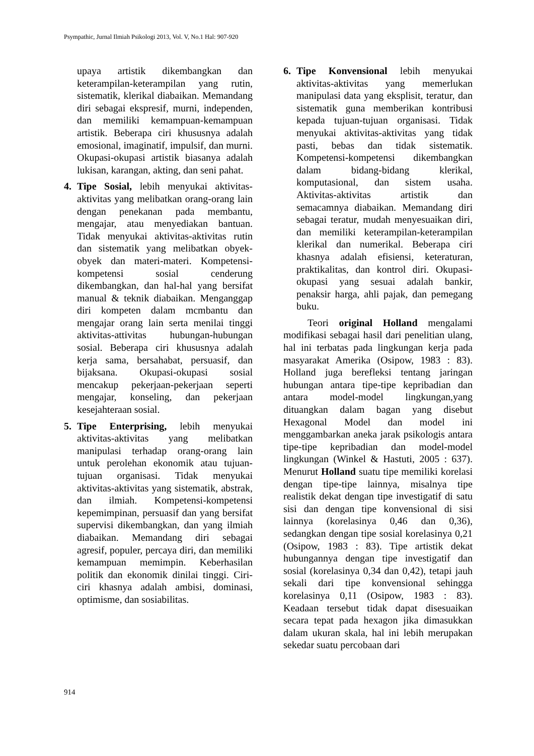Psympathic, Jurnal Ilmiah Psikologi 2013, Vol. V, No.1 Hal: 907-920
upaya artistik dikembangkan dan keterampilan-keterampilan yang rutin, sistematik, klerikal diabaikan. Memandang diri sebagai ekspresif, murni, independen, dan memiliki kemampuan-kemampuan artistik. Beberapa ciri khususnya adalah emosional, imaginatif, impulsif, dan murni. Okupasi-okupasi artistik biasanya adalah lukisan, karangan, akting, dan seni pahat.
4. Tipe Sosial, lebih menyukai aktivitas-aktivitas yang melibatkan orang-orang lain dengan penekanan pada membantu, mengajar, atau menyediakan bantuan. Tidak menyukai aktivitas-aktivitas rutin dan sistematik yang melibatkan obyek-obyek dan materi-materi. Kompetensi-kompetensi sosial cenderung dikembangkan, dan hal-hal yang bersifat manual & teknik diabaikan. Menganggap diri kompeten dalam mcmbantu dan mengajar orang lain serta menilai tinggi aktivitas-attivitas hubungan-hubungan sosial. Beberapa ciri khususnya adalah kerja sama, bersahabat, persuasif, dan bijaksana. Okupasi-okupasi sosial mencakup pekerjaan-pekerjaan seperti mengajar, konseling, dan pekerjaan kesejahteraan sosial.
5. Tipe Enterprising, lebih menyukai aktivitas-aktivitas yang melibatkan manipulasi terhadap orang-orang lain untuk perolehan ekonomik atau tujuan-tujuan organisasi. Tidak menyukai aktivitas-aktivitas yang sistematik, abstrak, dan ilmiah. Kompetensi-kompetensi kepemimpinan, persuasif dan yang bersifat supervisi dikembangkan, dan yang ilmiah diabaikan. Memandang diri sebagai agresif, populer, percaya diri, dan memiliki kemampuan memimpin. Keberhasilan politik dan ekonomik dinilai tinggi. Ciri-ciri khasnya adalah ambisi, dominasi, optimisme, dan sosiabilitas.
6. Tipe Konvensional lebih menyukai aktivitas-aktivitas yang memerlukan manipulasi data yang eksplisit, teratur, dan sistematik guna memberikan kontribusi kepada tujuan-tujuan organisasi. Tidak menyukai aktivitas-aktivitas yang tidak pasti, bebas dan tidak sistematik. Kompetensi-kompetensi dikembangkan dalam bidang-bidang klerikal, komputasional, dan sistem usaha. Aktivitas-aktivitas artistik dan semacamnya diabaikan. Memandang diri sebagai teratur, mudah menyesuaikan diri, dan memiliki keterampilan-keterampilan klerikal dan numerikal. Beberapa ciri khasnya adalah efisiensi, keteraturan, praktikalitas, dan kontrol diri. Okupasi-okupasi yang sesuai adalah bankir, penaksir harga, ahli pajak, dan pemegang buku.
Teori original Holland mengalami modifikasi sebagai hasil dari penelitian ulang, hal ini terbatas pada lingkungan kerja pada masyarakat Amerika (Osipow, 1983 : 83). Holland juga berefleksi tentang jaringan hubungan antara tipe-tipe kepribadian dan antara model-model lingkungan,yang dituangkan dalam bagan yang disebut Hexagonal Model dan model ini menggambarkan aneka jarak psikologis antara tipe-tipe kepribadian dan model-model lingkungan (Winkel & Hastuti, 2005 : 637). Menurut Holland suatu tipe memiliki korelasi dengan tipe-tipe lainnya, misalnya tipe realistik dekat dengan tipe investigatif di satu sisi dan dengan tipe konvensional di sisi lainnya (korelasinya 0,46 dan 0,36), sedangkan dengan tipe sosial korelasinya 0,21 (Osipow, 1983 : 83). Tipe artistik dekat hubungannya dengan tipe investigatif dan sosial (korelasinya 0,34 dan 0,42), tetapi jauh sekali dari tipe konvensional sehingga korelasinya 0,11 (Osipow, 1983 : 83). Keadaan tersebut tidak dapat disesuaikan secara tepat pada hexagon jika dimasukkan dalam ukuran skala, hal ini lebih merupakan sekedar suatu percobaan dari
914